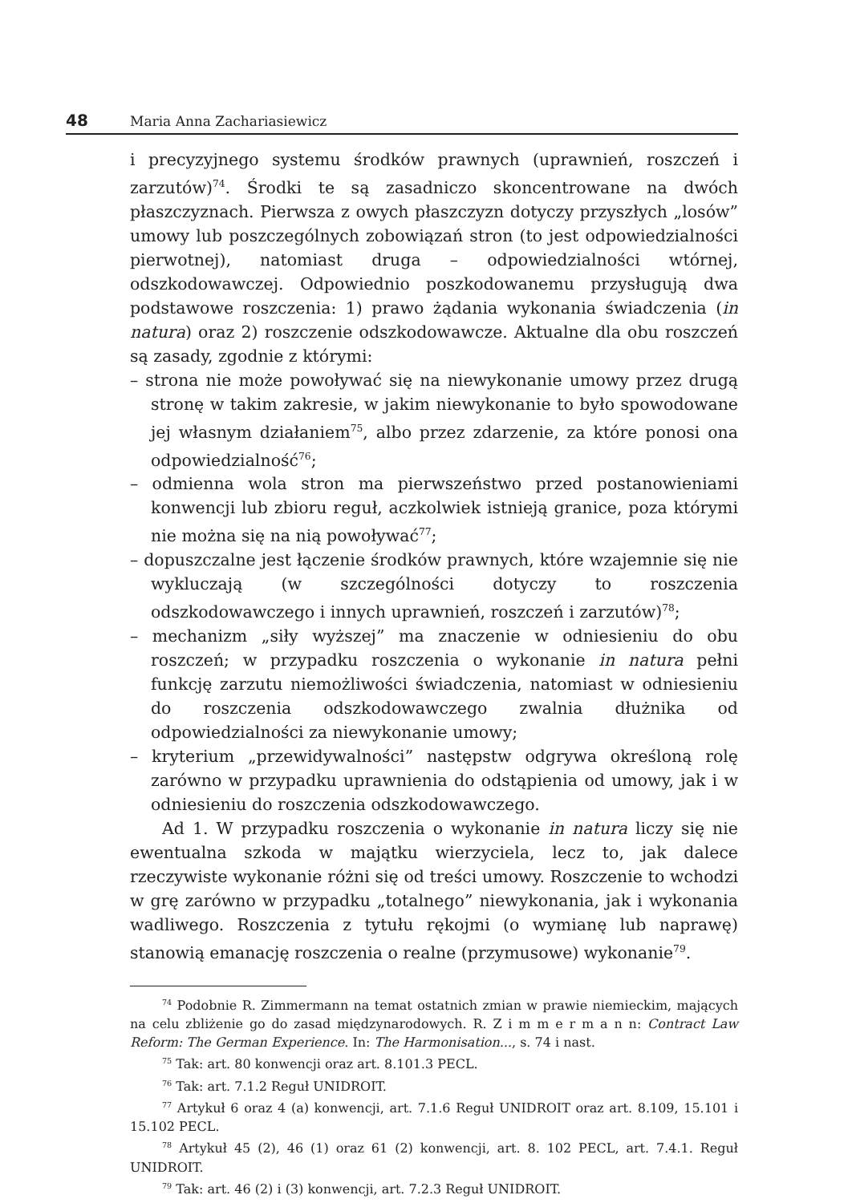48 Maria Anna Zachariasiewicz
i precyzyjnego systemu środków prawnych (uprawnień, roszczeń i zarzutów)<sup>74</sup>. Środki te są zasadniczo skoncentrowane na dwóch płaszczyznach. Pierwsza z owych płaszczyzn dotyczy przyszłych „losów” umowy lub poszczególnych zobowiązań stron (to jest odpowiedzialności pierwotnej), natomiast druga – odpowiedzialności wtórnej, odszkodowawczej. Odpowiednio poszkodowanemu przysługują dwa podstawowe roszczenia: 1) prawo żądania wykonania świadczenia (in natura) oraz 2) roszczenie odszkodowawcze. Aktualne dla obu roszczeń są zasady, zgodnie z którymi:
– strona nie może powoływać się na niewykonanie umowy przez drugą stronę w takim zakresie, w jakim niewykonanie to było spowodowane jej własnym działaniem<sup>75</sup>, albo przez zdarzenie, za które ponosi ona odpowiedzialność<sup>76</sup>;
– odmienna wola stron ma pierwszeństwo przed postanowieniami konwencji lub zbioru reguł, aczkolwiek istnieją granice, poza którymi nie można się na nią powoływać<sup>77</sup>;
– dopuszczalne jest łączenie środków prawnych, które wzajemnie się nie wykluczają (w szczególności dotyczy to roszczenia odszkodowawczego i innych uprawnień, roszczeń i zarzutów)<sup>78</sup>;
– mechanizm „siły wyższej” ma znaczenie w odniesieniu do obu roszczeń; w przypadku roszczenia o wykonanie in natura pełni funkcję zarzutu niemożliwości świadczenia, natomiast w odniesieniu do roszczenia odszkodowawczego zwalnia dłużnika od odpowiedzialności za niewykonanie umowy;
– kryterium „przewidywalności” następstw odgrywa określoną rolę zarówno w przypadku uprawnienia do odstąpienia od umowy, jak i w odniesieniu do roszczenia odszkodowawczego.
Ad 1. W przypadku roszczenia o wykonanie in natura liczy się nie ewentualna szkoda w majątku wierzyciela, lecz to, jak dalece rzeczywiste wykonanie różni się od treści umowy. Roszczenie to wchodzi w grę zarówno w przypadku „totalnego” niewykonania, jak i wykonania wadliwego. Roszczenia z tytułu rękojmi (o wymianę lub naprawę) stanowią emanację roszczenia o realne (przymusowe) wykonanie<sup>79</sup>.
<sup>74</sup> Podobnie R. Zimmermann na temat ostatnich zmian w prawie niemieckim, mających na celu zbliżenie go do zasad międzynarodowych. R. Z i m m e r m a n n: Contract Law Reform: The German Experience. In: The Harmonisation..., s. 74 i nast.
<sup>75</sup> Tak: art. 80 konwencji oraz art. 8.101.3 PECL.
<sup>76</sup> Tak: art. 7.1.2 Reguł UNIDROIT.
<sup>77</sup> Artykuł 6 oraz 4 (a) konwencji, art. 7.1.6 Reguł UNIDROIT oraz art. 8.109, 15.101 i 15.102 PECL.
<sup>78</sup> Artykuł 45 (2), 46 (1) oraz 61 (2) konwencji, art. 8. 102 PECL, art. 7.4.1. Reguł UNIDROIT.
<sup>79</sup> Tak: art. 46 (2) i (3) konwencji, art. 7.2.3 Reguł UNIDROIT.